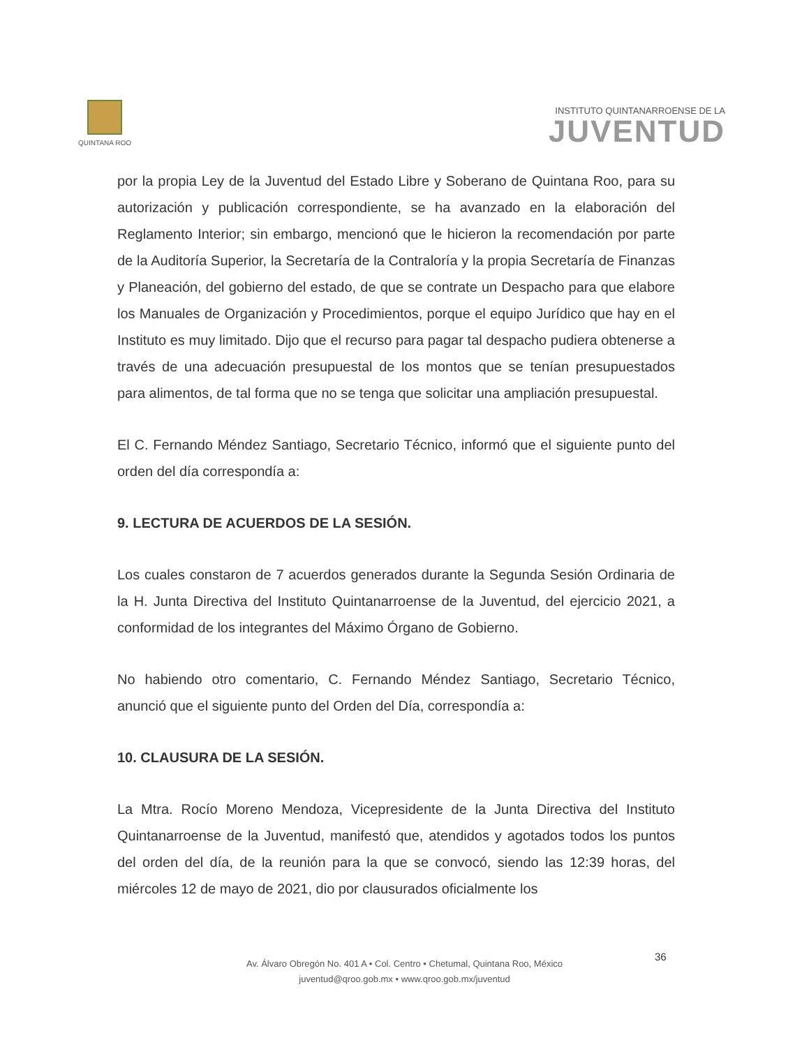QUINTANA ROO
INSTITUTO QUINTANARROENSE DE LA
JUVENTUD
por la propia Ley de la Juventud del Estado Libre y Soberano de Quintana Roo, para su autorización y publicación correspondiente, se ha avanzado en la elaboración del Reglamento Interior; sin embargo, mencionó que le hicieron la recomendación por parte de la Auditoría Superior, la Secretaría de la Contraloría y la propia Secretaría de Finanzas y Planeación, del gobierno del estado, de que se contrate un Despacho para que elabore los Manuales de Organización y Procedimientos, porque el equipo Jurídico que hay en el Instituto es muy limitado. Dijo que el recurso para pagar tal despacho pudiera obtenerse a través de una adecuación presupuestal de los montos que se tenían presupuestados para alimentos, de tal forma que no se tenga que solicitar una ampliación presupuestal.
El C. Fernando Méndez Santiago, Secretario Técnico, informó que el siguiente punto del orden del día correspondía a:
9. LECTURA DE ACUERDOS DE LA SESIÓN.
Los cuales constaron de 7 acuerdos generados durante la Segunda Sesión Ordinaria de la H. Junta Directiva del Instituto Quintanarroense de la Juventud, del ejercicio 2021, a conformidad de los integrantes del Máximo Órgano de Gobierno.
No habiendo otro comentario, C. Fernando Méndez Santiago, Secretario Técnico, anunció que el siguiente punto del Orden del Día, correspondía a:
10. CLAUSURA DE LA SESIÓN.
La Mtra. Rocío Moreno Mendoza, Vicepresidente de la Junta Directiva del Instituto Quintanarroense de la Juventud, manifestó que, atendidos y agotados todos los puntos del orden del día, de la reunión para la que se convocó, siendo las 12:39 horas, del miércoles 12 de mayo de 2021, dio por clausurados oficialmente los
36
Av. Álvaro Obregón No. 401 A • Col. Centro • Chetumal, Quintana Roo, México
juventud@qroo.gob.mx • www.qroo.gob.mx/juventud